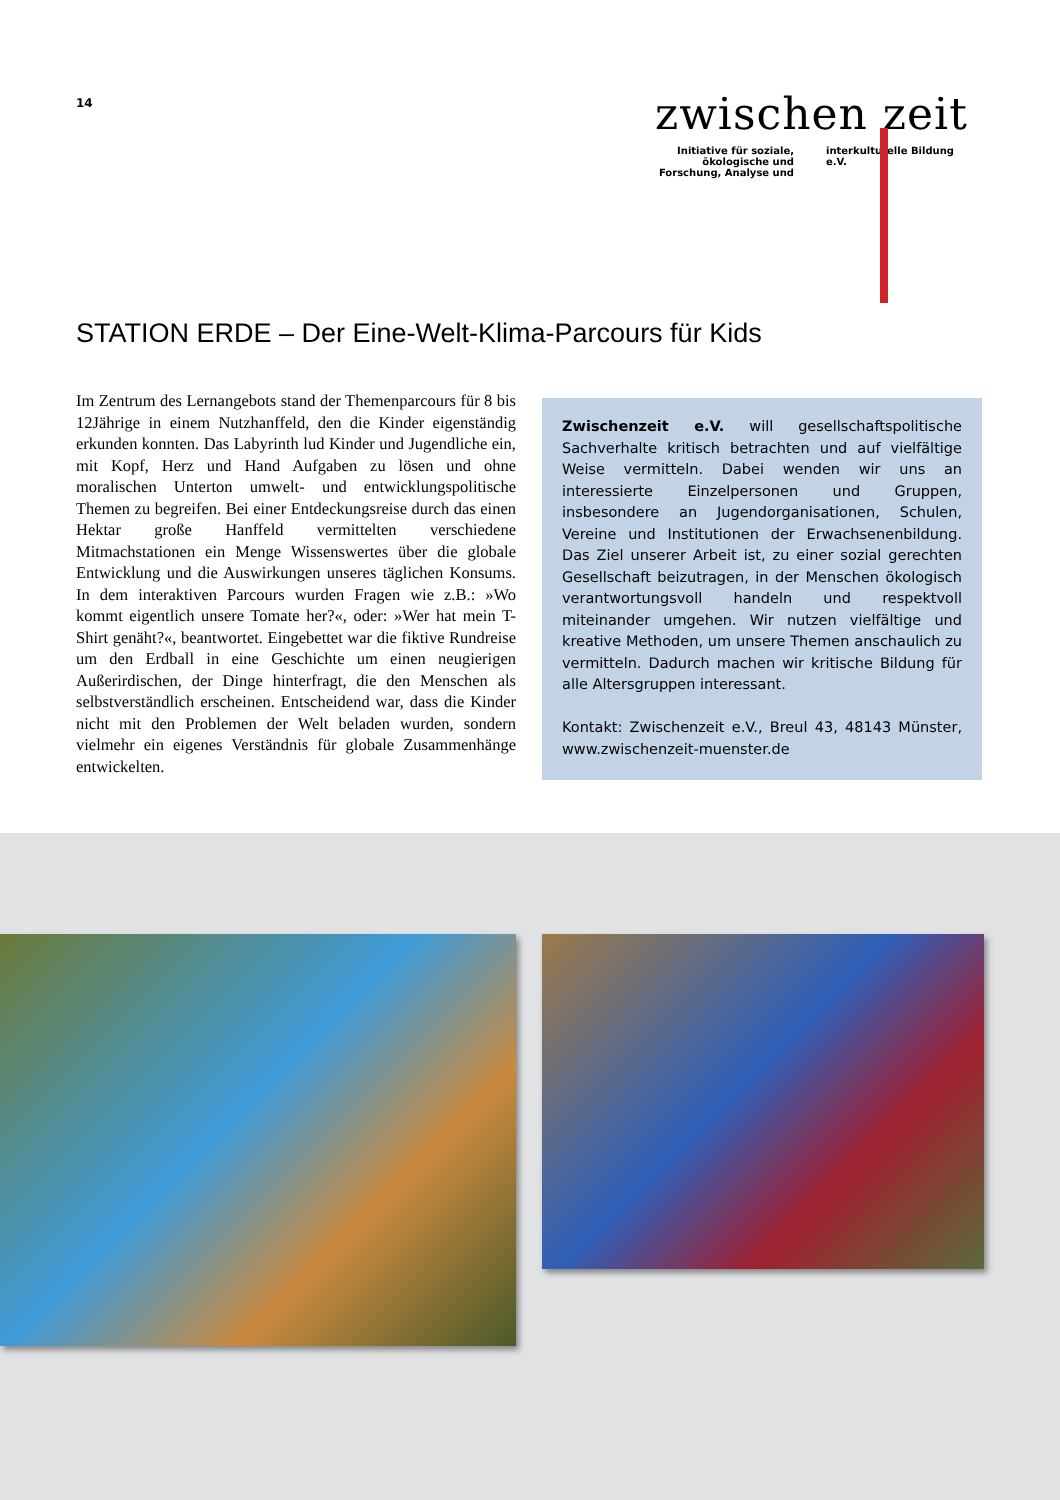14
zwischen zeit
Initiative für soziale, ökologische und Forschung, Analyse und
interkulturelle Bildung e.V.
STATION ERDE – Der Eine-Welt-Klima-Parcours für Kids
Im Zentrum des Lernangebots stand der Themenparcours für 8 bis 12Jährige in einem Nutzhanffeld, den die Kinder eigenständig erkunden konnten. Das Labyrinth lud Kinder und Jugendliche ein, mit Kopf, Herz und Hand Aufgaben zu lösen und ohne moralischen Unterton umwelt- und entwicklungspolitische Themen zu begreifen. Bei einer Entdeckungsreise durch das einen Hektar große Hanffeld vermittelten verschiedene Mitmachstationen ein Menge Wissenswertes über die globale Entwicklung und die Auswirkungen unseres täglichen Konsums. In dem interaktiven Parcours wurden Fragen wie z.B.: »Wo kommt eigentlich unsere Tomate her?«, oder: »Wer hat mein T-Shirt genäht?«, beantwortet. Eingebettet war die fiktive Rundreise um den Erdball in eine Geschichte um einen neugierigen Außerirdischen, der Dinge hinterfragt, die den Menschen als selbstverständlich erscheinen. Entscheidend war, dass die Kinder nicht mit den Problemen der Welt beladen wurden, sondern vielmehr ein eigenes Verständnis für globale Zusammenhänge entwickelten.
Zwischenzeit e.V. will gesellschaftspolitische Sachverhalte kritisch betrachten und auf vielfältige Weise vermitteln. Dabei wenden wir uns an interessierte Einzelpersonen und Gruppen, insbesondere an Jugendorganisationen, Schulen, Vereine und Institutionen der Erwachsenenbildung. Das Ziel unserer Arbeit ist, zu einer sozial gerechten Gesellschaft beizutragen, in der Menschen ökologisch verantwortungsvoll handeln und respektvoll miteinander umgehen. Wir nutzen vielfältige und kreative Methoden, um unsere Themen anschaulich zu vermitteln. Dadurch machen wir kritische Bildung für alle Altersgruppen interessant.
Kontakt: Zwischenzeit e.V., Breul 43, 48143 Münster, www.zwischenzeit-muenster.de